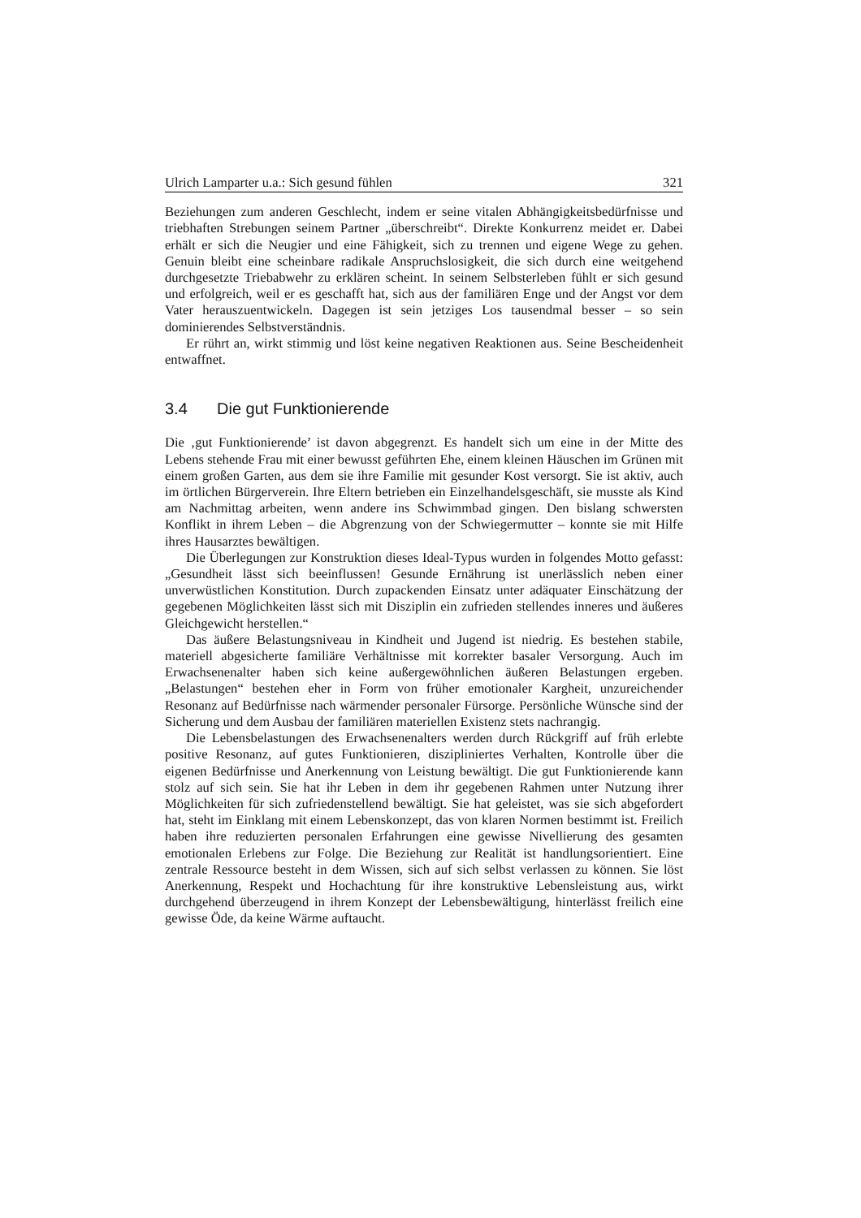Ulrich Lamparter u.a.: Sich gesund fühlen 321
Beziehungen zum anderen Geschlecht, indem er seine vitalen Abhängigkeitsbedürfnisse und triebhaften Strebungen seinem Partner „überschreibt“. Direkte Konkurrenz meidet er. Dabei erhält er sich die Neugier und eine Fähigkeit, sich zu trennen und eigene Wege zu gehen. Genuin bleibt eine scheinbare radikale Anspruchslosigkeit, die sich durch eine weitgehend durchgesetzte Triebabwehr zu erklären scheint. In seinem Selbsterleben fühlt er sich gesund und erfolgreich, weil er es geschafft hat, sich aus der familiären Enge und der Angst vor dem Vater herauszuentwickeln. Dagegen ist sein jetziges Los tausendmal besser – so sein dominierendes Selbstverständnis.
Er rührt an, wirkt stimmig und löst keine negativen Reaktionen aus. Seine Bescheidenheit entwaffnet.
3.4 Die gut Funktionierende
Die ‚gut Funktionierende’ ist davon abgegrenzt. Es handelt sich um eine in der Mitte des Lebens stehende Frau mit einer bewusst geführten Ehe, einem kleinen Häuschen im Grünen mit einem großen Garten, aus dem sie ihre Familie mit gesunder Kost versorgt. Sie ist aktiv, auch im örtlichen Bürgerverein. Ihre Eltern betrieben ein Einzelhandelsgeschäft, sie musste als Kind am Nachmittag arbeiten, wenn andere ins Schwimmbad gingen. Den bislang schwersten Konflikt in ihrem Leben – die Abgrenzung von der Schwiegermutter – konnte sie mit Hilfe ihres Hausarztes bewältigen.
Die Überlegungen zur Konstruktion dieses Ideal-Typus wurden in folgendes Motto gefasst: „Gesundheit lässt sich beeinflussen! Gesunde Ernährung ist unerlässlich neben einer unverwüstlichen Konstitution. Durch zupackenden Einsatz unter adäquater Einschätzung der gegebenen Möglichkeiten lässt sich mit Disziplin ein zufrieden stellendes inneres und äußeres Gleichgewicht herstellen.“
Das äußere Belastungsniveau in Kindheit und Jugend ist niedrig. Es bestehen stabile, materiell abgesicherte familiäre Verhältnisse mit korrekter basaler Versorgung. Auch im Erwachsenenalter haben sich keine außergewöhnlichen äußeren Belastungen ergeben. „Belastungen“ bestehen eher in Form von früher emotionaler Kargheit, unzureichender Resonanz auf Bedürfnisse nach wärmender personaler Fürsorge. Persönliche Wünsche sind der Sicherung und dem Ausbau der familiären materiellen Existenz stets nachrangig.
Die Lebensbelastungen des Erwachsenenalters werden durch Rückgriff auf früh erlebte positive Resonanz, auf gutes Funktionieren, diszipliniertes Verhalten, Kontrolle über die eigenen Bedürfnisse und Anerkennung von Leistung bewältigt. Die gut Funktionierende kann stolz auf sich sein. Sie hat ihr Leben in dem ihr gegebenen Rahmen unter Nutzung ihrer Möglichkeiten für sich zufriedenstellend bewältigt. Sie hat geleistet, was sie sich abgefordert hat, steht im Einklang mit einem Lebenskonzept, das von klaren Normen bestimmt ist. Freilich haben ihre reduzierten personalen Erfahrungen eine gewisse Nivellierung des gesamten emotionalen Erlebens zur Folge. Die Beziehung zur Realität ist handlungsorientiert. Eine zentrale Ressource besteht in dem Wissen, sich auf sich selbst verlassen zu können. Sie löst Anerkennung, Respekt und Hochachtung für ihre konstruktive Lebensleistung aus, wirkt durchgehend überzeugend in ihrem Konzept der Lebensbewältigung, hinterlässt freilich eine gewisse Öde, da keine Wärme auftaucht.